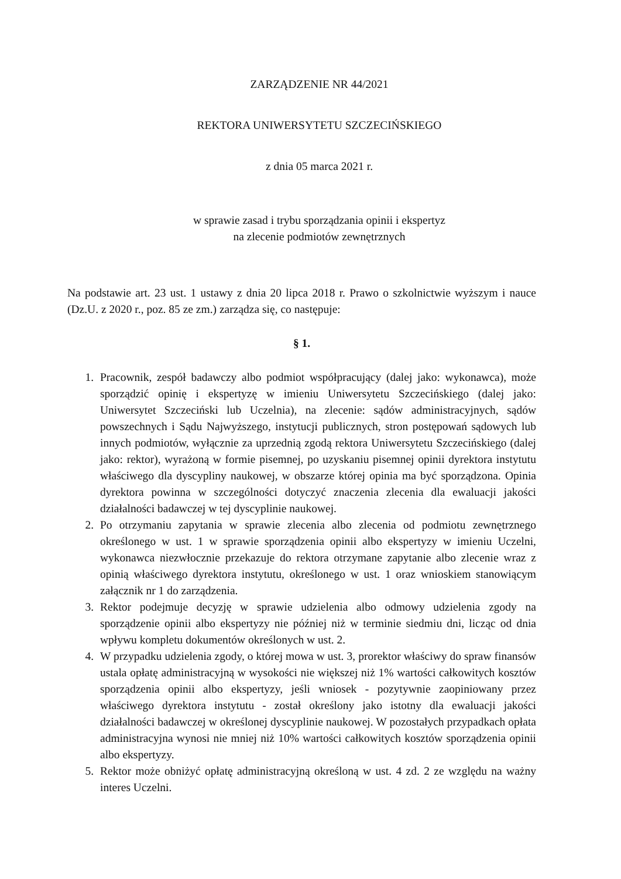ZARZĄDZENIE NR 44/2021
REKTORA UNIWERSYTETU SZCZECIŃSKIEGO
z dnia 05 marca 2021 r.
w sprawie zasad i trybu sporządzania opinii i ekspertyz
na zlecenie podmiotów zewnętrznych
Na podstawie art. 23 ust. 1 ustawy z dnia 20 lipca 2018 r. Prawo o szkolnictwie wyższym i nauce (Dz.U. z 2020 r., poz. 85 ze zm.) zarządza się, co następuje:
§ 1.
1. Pracownik, zespół badawczy albo podmiot współpracujący (dalej jako: wykonawca), może sporządzić opinię i ekspertyzę w imieniu Uniwersytetu Szczecińskiego (dalej jako: Uniwersytet Szczeciński lub Uczelnia), na zlecenie: sądów administracyjnych, sądów powszechnych i Sądu Najwyższego, instytucji publicznych, stron postępowań sądowych lub innych podmiotów, wyłącznie za uprzednią zgodą rektora Uniwersytetu Szczecińskiego (dalej jako: rektor), wyrażoną w formie pisemnej, po uzyskaniu pisemnej opinii dyrektora instytutu właściwego dla dyscypliny naukowej, w obszarze której opinia ma być sporządzona. Opinia dyrektora powinna w szczególności dotyczyć znaczenia zlecenia dla ewaluacji jakości działalności badawczej w tej dyscyplinie naukowej.
2. Po otrzymaniu zapytania w sprawie zlecenia albo zlecenia od podmiotu zewnętrznego określonego w ust. 1 w sprawie sporządzenia opinii albo ekspertyzy w imieniu Uczelni, wykonawca niezwłocznie przekazuje do rektora otrzymane zapytanie albo zlecenie wraz z opinią właściwego dyrektora instytutu, określonego w ust. 1 oraz wnioskiem stanowiącym załącznik nr 1 do zarządzenia.
3. Rektor podejmuje decyzję w sprawie udzielenia albo odmowy udzielenia zgody na sporządzenie opinii albo ekspertyzy nie później niż w terminie siedmiu dni, licząc od dnia wpływu kompletu dokumentów określonych w ust. 2.
4. W przypadku udzielenia zgody, o której mowa w ust. 3, prorektor właściwy do spraw finansów ustala opłatę administracyjną w wysokości nie większej niż 1% wartości całkowitych kosztów sporządzenia opinii albo ekspertyzy, jeśli wniosek - pozytywnie zaopiniowany przez właściwego dyrektora instytutu - został określony jako istotny dla ewaluacji jakości działalności badawczej w określonej dyscyplinie naukowej. W pozostałych przypadkach opłata administracyjna wynosi nie mniej niż 10% wartości całkowitych kosztów sporządzenia opinii albo ekspertyzy.
5. Rektor może obniżyć opłatę administracyjną określoną w ust. 4 zd. 2 ze względu na ważny interes Uczelni.